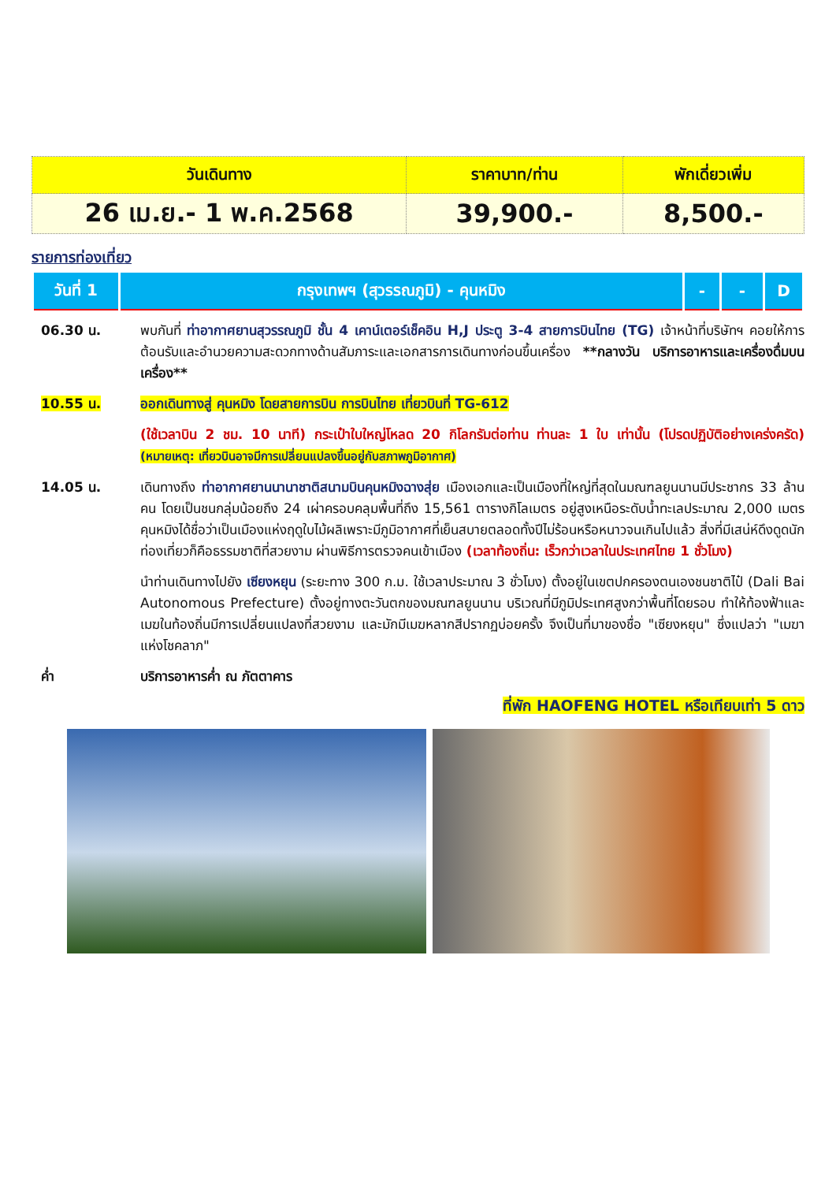| วันเดินทาง | ราคาบาท/ท่าน | พักเดี่ยวเพิ่ม |
| --- | --- | --- |
| 26 เม.ย.- 1 พ.ค.2568 | 39,900.- | 8,500.- |
รายการท่องเที่ยว
| วันที่ 1 | กรุงเทพฯ (สุวรรณภูมิ) - คุนหมิง | - | - | D |
06.30 น. พบกันที่ ท่าอากาศยานสุวรรณภูมิ ชั้น 4 เคาน์เตอร์เช็คอิน H,J ประตู 3-4 สายการบินไทย (TG) เจ้าหน้าที่บริษัทฯ คอยให้การต้อนรับและอำนวยความสะดวกทางด้านสัมภาระและเอกสารการเดินทางก่อนขึ้นเครื่อง **กลางวัน บริการอาหารและเครื่องดื่มบนเครื่อง**
10.55 น. ออกเดินทางสู่ คุนหมิง โดยสายการบิน การบินไทย เที่ยวบินที่ TG-612
(ใช้เวลาบิน 2 ชม. 10 นาที) กระเป๋าใบใหญ่โหลด 20 กิโลกรัมต่อท่าน ท่านละ 1 ใบ เท่านั้น (โปรดปฏิบัติอย่างเคร่งครัด) (หมายเหตุ: เที่ยวบินอาจมีการเปลี่ยนแปลงขึ้นอยู่กับสภาพภูมิอากาศ)
14.05 น. เดินทางถึง ท่าอากาศยานนานาชาติสนามบินคุนหมิงฉางสุ่ย เมืองเอกและเป็นเมืองที่ใหญ่ที่สุดในมณฑลยูนนานมีประชากร 33 ล้านคน โดยเป็นชนกลุ่มน้อยถึง 24 เผ่าครอบคลุมพื้นที่ถึง 15,561 ตารางกิโลเมตร อยู่สูงเหนือระดับน้ำทะเลประมาณ 2,000 เมตร คุนหมิงได้ชื่อว่าเป็นเมืองแห่งฤดูใบไม้ผลิเพราะมีภูมิอากาศที่เย็นสบายตลอดทั้งปีไม่ร้อนหรือหนาวจนเกินไปแล้ว สิ่งที่มีเสน่ห์ดึงดูดนักท่องเที่ยวก็คือธรรมชาติที่สวยงาม ผ่านพิธีการตรวจคนเข้าเมือง (เวลาท้องถิ่น: เร็วกว่าเวลาในประเทศไทย 1 ชั่วโมง)
นำท่านเดินทางไปยัง เซียงหยุน (ระยะทาง 300 ก.ม. ใช้เวลาประมาณ 3 ชั่วโมง) ตั้งอยู่ในเขตปกครองตนเองชนชาติไป๋ (Dali Bai Autonomous Prefecture) ตั้งอยู่ทางตะวันตกของมณฑลยูนนาน บริเวณที่มีภูมิประเทศสูงกว่าพื้นที่โดยรอบ ทำให้ท้องฟ้าและเมฆในท้องถิ่นมีการเปลี่ยนแปลงที่สวยงาม และมักมีเมฆหลากสีปรากฏบ่อยครั้ง จึงเป็นที่มาของชื่อ "เซียงหยุน" ซึ่งแปลว่า "เมฆาแห่งโชคลาภ"
ค่ำ บริการอาหารค่ำ ณ ภัตตาคาร
ที่พัก HAOFENG HOTEL หรือเทียบเท่า 5 ดาว